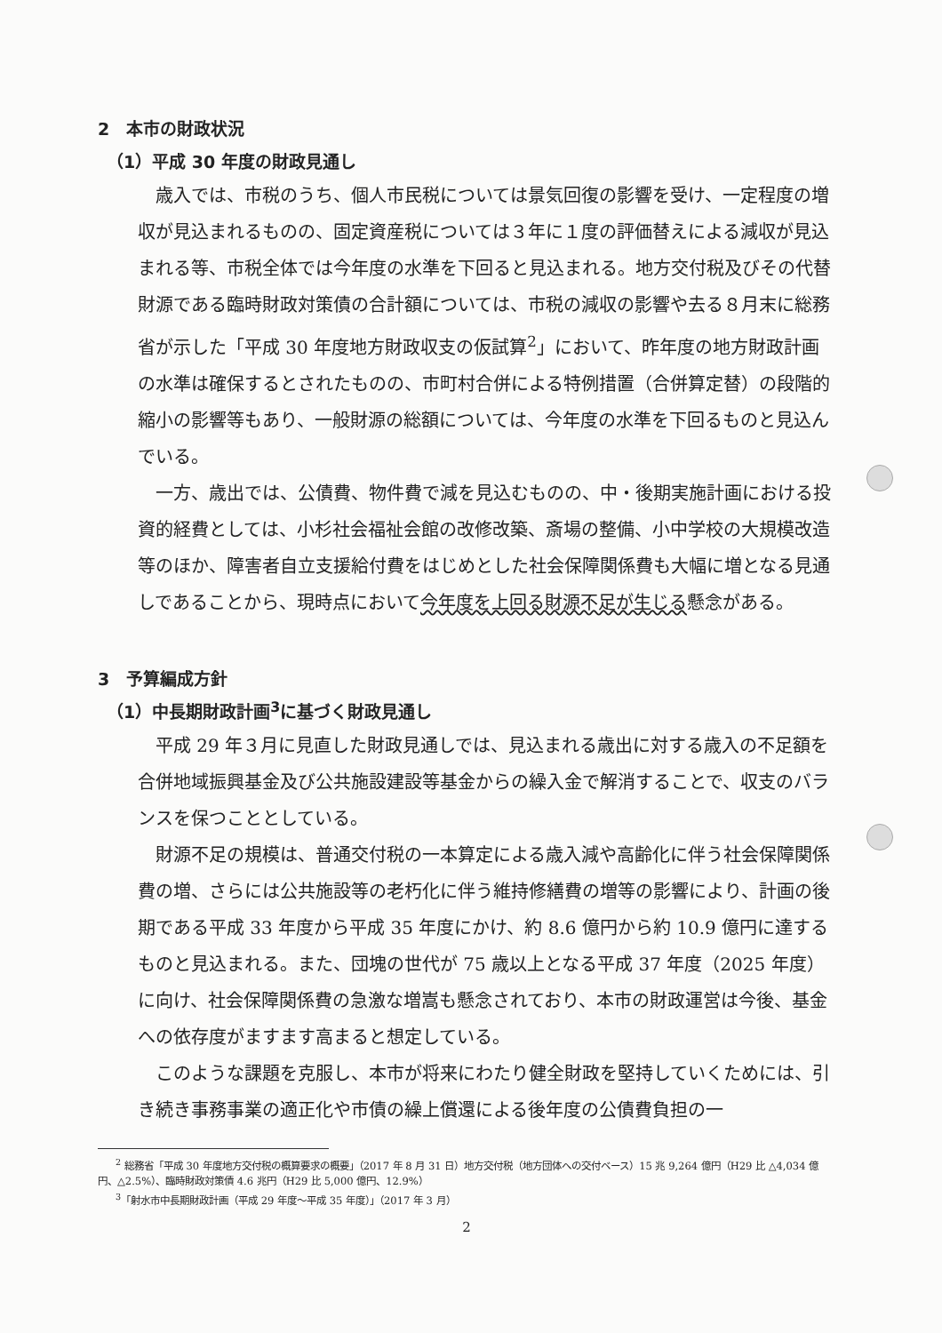2　本市の財政状況
（1）平成 30 年度の財政見通し
歳入では、市税のうち、個人市民税については景気回復の影響を受け、一定程度の増収が見込まれるものの、固定資産税については３年に１度の評価替えによる減収が見込まれる等、市税全体では今年度の水準を下回ると見込まれる。地方交付税及びその代替財源である臨時財政対策債の合計額については、市税の減収の影響や去る８月末に総務省が示した「平成 30 年度地方財政収支の仮試算<sup>2</sup>」において、昨年度の地方財政計画の水準は確保するとされたものの、市町村合併による特例措置（合併算定替）の段階的縮小の影響等もあり、一般財源の総額については、今年度の水準を下回るものと見込んでいる。
一方、歳出では、公債費、物件費で減を見込むものの、中・後期実施計画における投資的経費としては、小杉社会福祉会館の改修改築、斎場の整備、小中学校の大規模改造等のほか、障害者自立支援給付費をはじめとした社会保障関係費も大幅に増となる見通しであることから、現時点において今年度を上回る財源不足が生じる懸念がある。
3　予算編成方針
（1）中長期財政計画<sup>3</sup>に基づく財政見通し
平成 29 年３月に見直した財政見通しでは、見込まれる歳出に対する歳入の不足額を合併地域振興基金及び公共施設建設等基金からの繰入金で解消することで、収支のバランスを保つこととしている。
財源不足の規模は、普通交付税の一本算定による歳入減や高齢化に伴う社会保障関係費の増、さらには公共施設等の老朽化に伴う維持修繕費の増等の影響により、計画の後期である平成 33 年度から平成 35 年度にかけ、約 8.6 億円から約 10.9 億円に達するものと見込まれる。また、団塊の世代が 75 歳以上となる平成 37 年度（2025 年度）に向け、社会保障関係費の急激な増嵩も懸念されており、本市の財政運営は今後、基金への依存度がますます高まると想定している。
このような課題を克服し、本市が将来にわたり健全財政を堅持していくためには、引き続き事務事業の適正化や市債の繰上償還による後年度の公債費負担の一
<sup>2</sup> 総務省「平成 30 年度地方交付税の概算要求の概要」（2017 年 8 月 31 日）地方交付税（地方団体への交付ベース）15 兆 9,264 億円（H29 比 △4,034 億円、△2.5%）、臨時財政対策債 4.6 兆円（H29 比 5,000 億円、12.9%）
<sup>3</sup>「射水市中長期財政計画（平成 29 年度～平成 35 年度）」（2017 年 3 月）
2